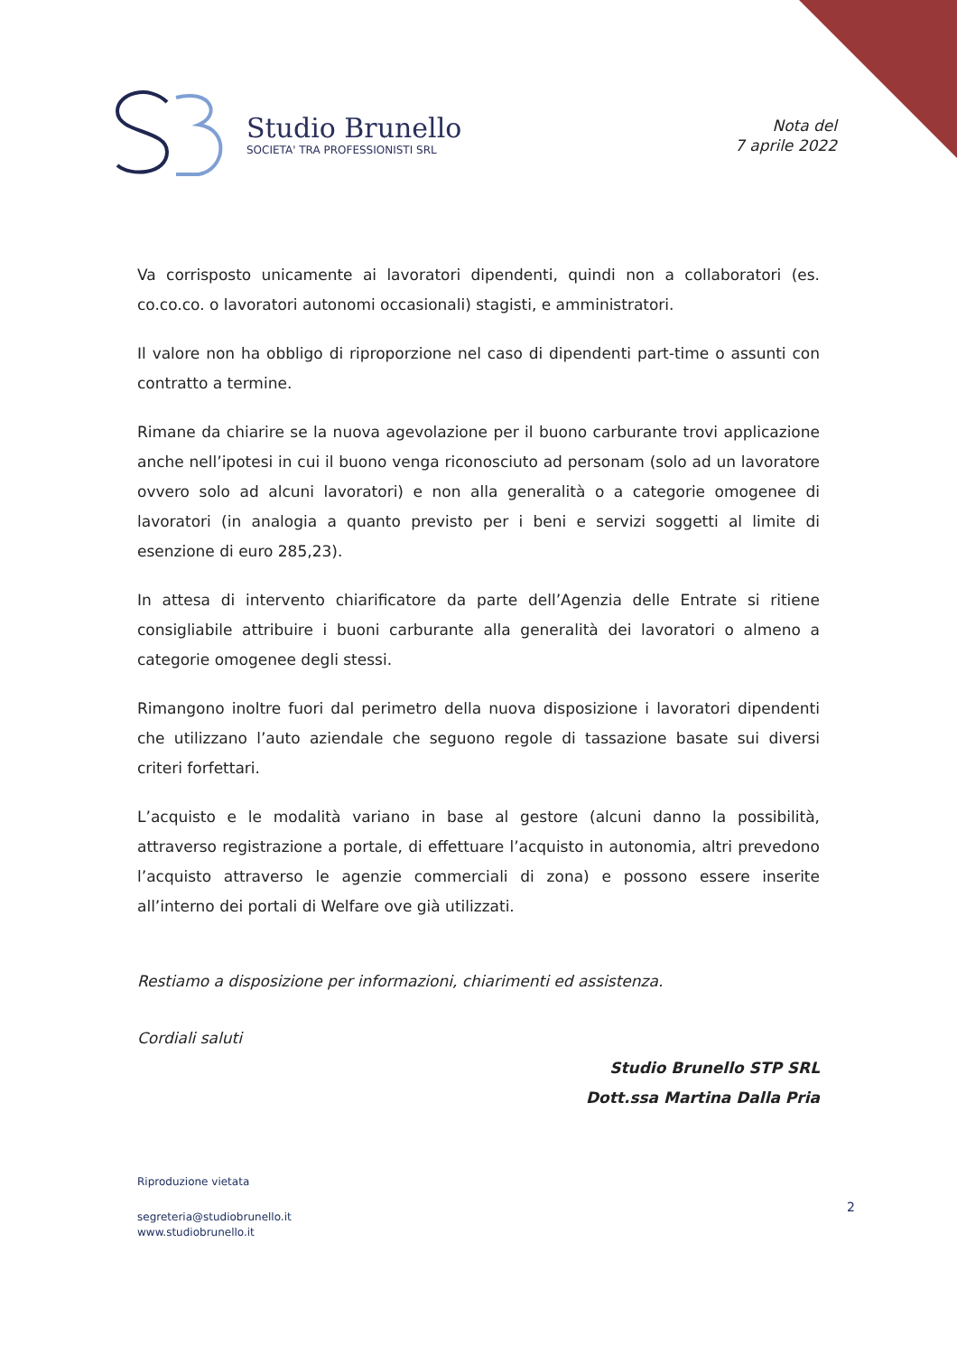Studio Brunello
SOCIETA' TRA PROFESSIONISTI SRL
Nota del
7 aprile 2022
Va corrisposto unicamente ai lavoratori dipendenti, quindi non a collaboratori (es. co.co.co. o lavoratori autonomi occasionali) stagisti, e amministratori.
Il valore non ha obbligo di riproporzione nel caso di dipendenti part-time o assunti con contratto a termine.
Rimane da chiarire se la nuova agevolazione per il buono carburante trovi applicazione anche nell’ipotesi in cui il buono venga riconosciuto ad personam (solo ad un lavoratore ovvero solo ad alcuni lavoratori) e non alla generalità o a categorie omogenee di lavoratori (in analogia a quanto previsto per i beni e servizi soggetti al limite di esenzione di euro 285,23).
In attesa di intervento chiarificatore da parte dell’Agenzia delle Entrate si ritiene consigliabile attribuire i buoni carburante alla generalità dei lavoratori o almeno a categorie omogenee degli stessi.
Rimangono inoltre fuori dal perimetro della nuova disposizione i lavoratori dipendenti che utilizzano l’auto aziendale che seguono regole di tassazione basate sui diversi criteri forfettari.
L’acquisto e le modalità variano in base al gestore (alcuni danno la possibilità, attraverso registrazione a portale, di effettuare l’acquisto in autonomia, altri prevedono l’acquisto attraverso le agenzie commerciali di zona) e possono essere inserite all’interno dei portali di Welfare ove già utilizzati.
Restiamo a disposizione per informazioni, chiarimenti ed assistenza.
Cordiali saluti
Studio Brunello STP SRL
Dott.ssa Martina Dalla Pria
Riproduzione vietata
2
segreteria@studiobrunello.it
www.studiobrunello.it